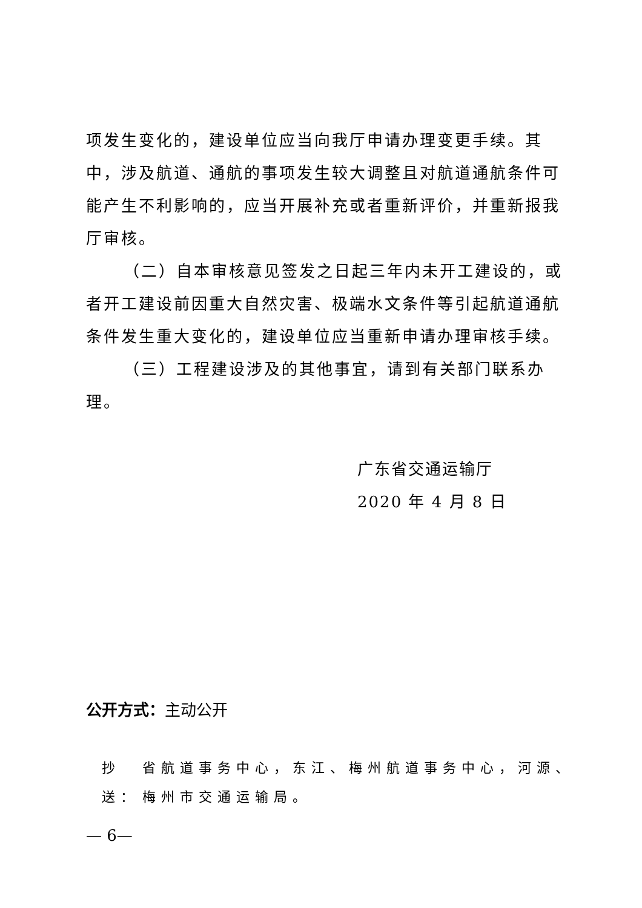项发生变化的，建设单位应当向我厅申请办理变更手续。其中，涉及航道、通航的事项发生较大调整且对航道通航条件可能产生不利影响的，应当开展补充或者重新评价，并重新报我厅审核。
（二）自本审核意见签发之日起三年内未开工建设的，或者开工建设前因重大自然灾害、极端水文条件等引起航道通航条件发生重大变化的，建设单位应当重新申请办理审核手续。
（三）工程建设涉及的其他事宜，请到有关部门联系办理。
广东省交通运输厅
2020 年 4 月 8 日
公开方式：主动公开
抄送： 省航道事务中心，东江、梅州航道事务中心，河源、梅州市交通运输局。
— 6—